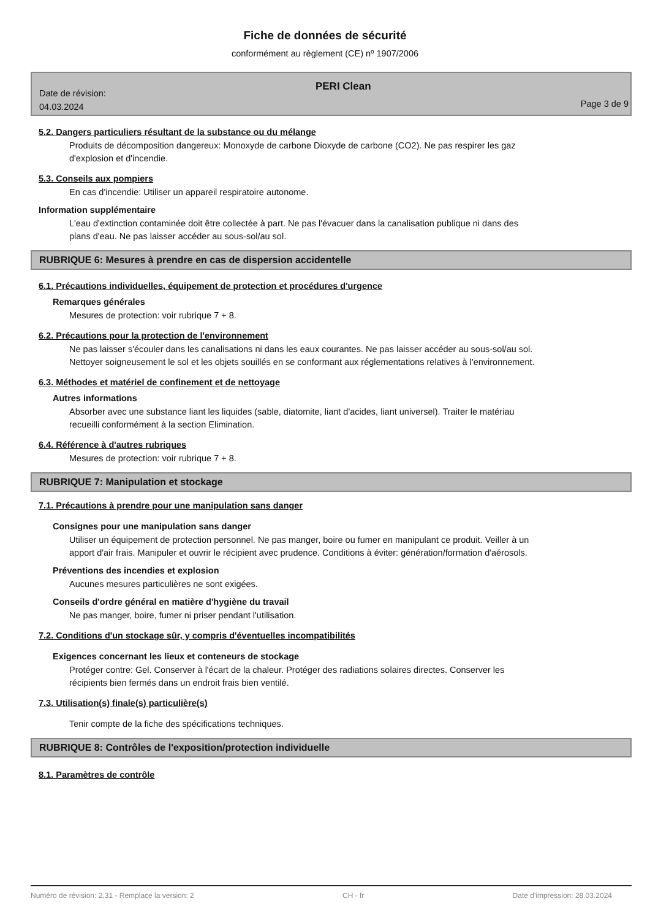Fiche de données de sécurité
conformément au règlement (CE) nº 1907/2006
Date de révision:
04.03.2024
PERI Clean
Page 3 de 9
5.2. Dangers particuliers résultant de la substance ou du mélange
Produits de décomposition dangereux: Monoxyde de carbone Dioxyde de carbone (CO2). Ne pas respirer les gaz d'explosion et d'incendie.
5.3. Conseils aux pompiers
En cas d'incendie: Utiliser un appareil respiratoire autonome.
Information supplémentaire
L'eau d'extinction contaminée doit être collectée à part. Ne pas l'évacuer dans la canalisation publique ni dans des plans d'eau. Ne pas laisser accéder au sous-sol/au sol.
RUBRIQUE 6: Mesures à prendre en cas de dispersion accidentelle
6.1. Précautions individuelles, équipement de protection et procédures d'urgence
Remarques générales
Mesures de protection: voir rubrique 7 + 8.
6.2. Précautions pour la protection de l'environnement
Ne pas laisser s'écouler dans les canalisations ni dans les eaux courantes. Ne pas laisser accéder au sous-sol/au sol. Nettoyer soigneusement le sol et les objets souillés en se conformant aux réglementations relatives à l'environnement.
6.3. Méthodes et matériel de confinement et de nettoyage
Autres informations
Absorber avec une substance liant les liquides (sable, diatomite, liant d'acides, liant universel). Traiter le matériau recueilli conformément à la section Elimination.
6.4. Référence à d'autres rubriques
Mesures de protection: voir rubrique 7 + 8.
RUBRIQUE 7: Manipulation et stockage
7.1. Précautions à prendre pour une manipulation sans danger
Consignes pour une manipulation sans danger
Utiliser un équipement de protection personnel. Ne pas manger, boire ou fumer en manipulant ce produit. Veiller à un apport d'air frais. Manipuler et ouvrir le récipient avec prudence. Conditions à éviter: génération/formation d'aérosols.
Préventions des incendies et explosion
Aucunes mesures particulières ne sont exigées.
Conseils d'ordre général en matière d'hygiène du travail
Ne pas manger, boire, fumer ni priser pendant l'utilisation.
7.2. Conditions d'un stockage sûr, y compris d'éventuelles incompatibilités
Exigences concernant les lieux et conteneurs de stockage
Protéger contre: Gel. Conserver à l'écart de la chaleur. Protéger des radiations solaires directes. Conserver les récipients bien fermés dans un endroit frais bien ventilé.
7.3. Utilisation(s) finale(s) particulière(s)
Tenir compte de la fiche des spécifications techniques.
RUBRIQUE 8: Contrôles de l'exposition/protection individuelle
8.1. Paramètres de contrôle
Numéro de révision: 2,31 - Remplace la version: 2 CH - fr Date d'impression: 28.03.2024